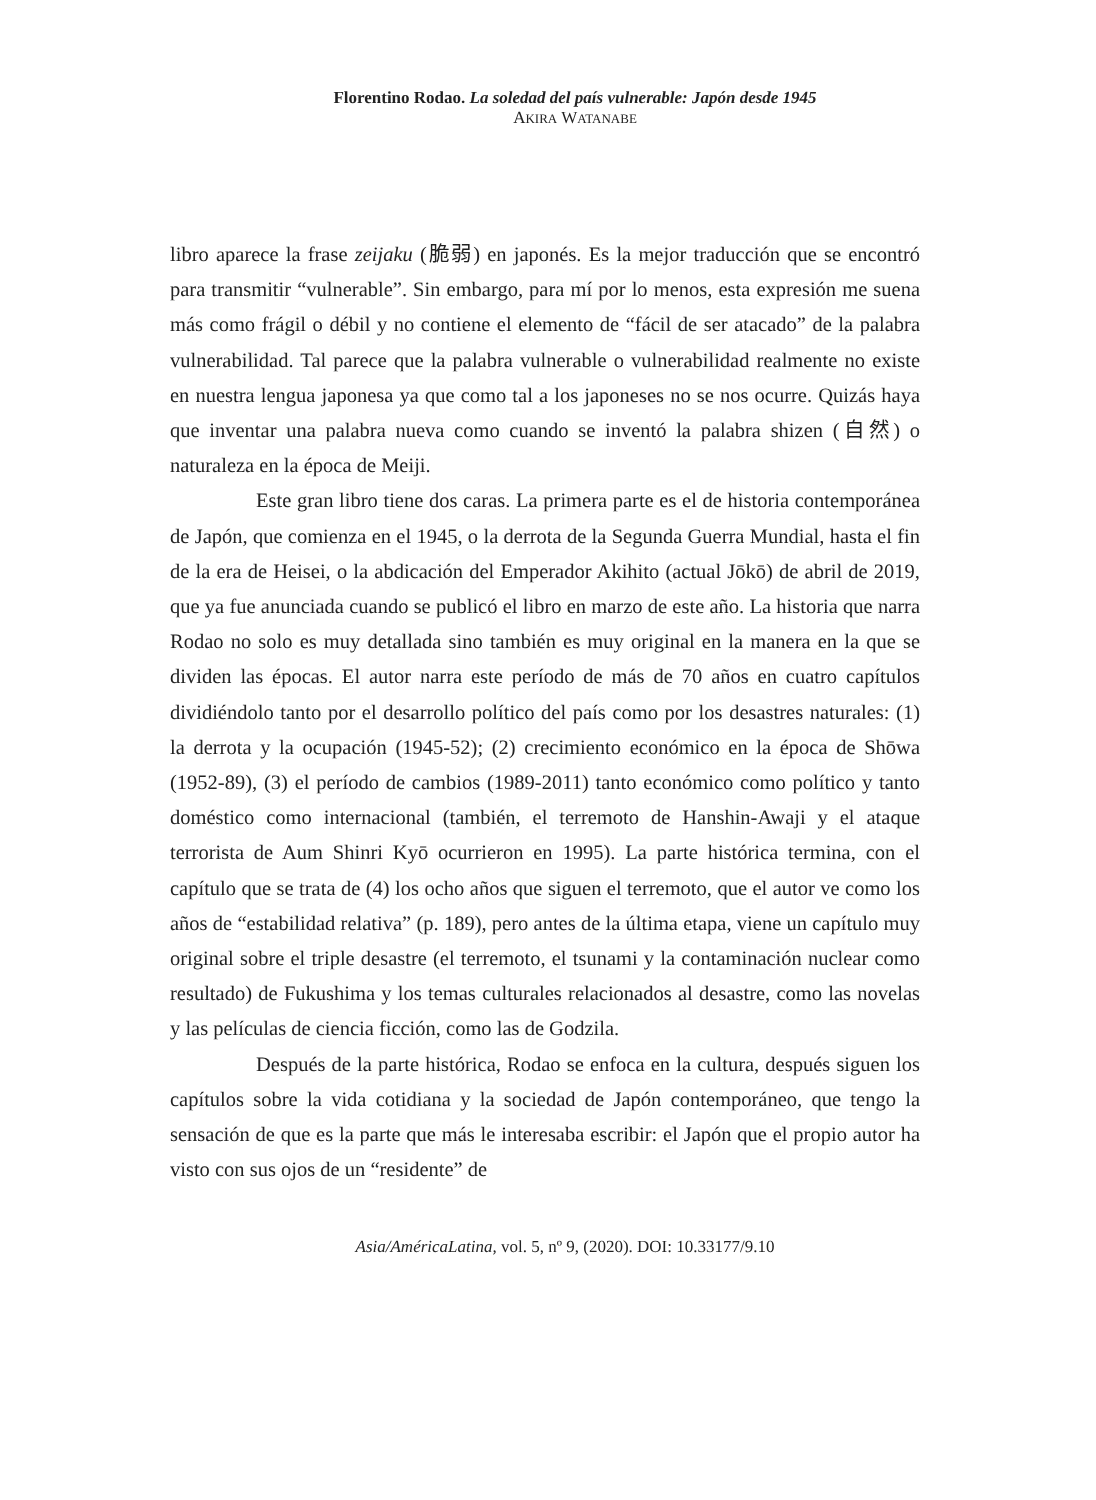Florentino Rodao. La soledad del país vulnerable: Japón desde 1945
AKIRA WATANABE
libro aparece la frase zeijaku (脆弱) en japonés. Es la mejor traducción que se encontró para transmitir “vulnerable”. Sin embargo, para mí por lo menos, esta expresión me suena más como frágil o débil y no contiene el elemento de “fácil de ser atacado” de la palabra vulnerabilidad. Tal parece que la palabra vulnerable o vulnerabilidad realmente no existe en nuestra lengua japonesa ya que como tal a los japoneses no se nos ocurre. Quizás haya que inventar una palabra nueva como cuando se inventó la palabra shizen (自然) o naturaleza en la época de Meiji.
Este gran libro tiene dos caras. La primera parte es el de historia contemporánea de Japón, que comienza en el 1945, o la derrota de la Segunda Guerra Mundial, hasta el fin de la era de Heisei, o la abdicación del Emperador Akihito (actual Jōkō) de abril de 2019, que ya fue anunciada cuando se publicó el libro en marzo de este año. La historia que narra Rodao no solo es muy detallada sino también es muy original en la manera en la que se dividen las épocas. El autor narra este período de más de 70 años en cuatro capítulos dividiéndolo tanto por el desarrollo político del país como por los desastres naturales: (1) la derrota y la ocupación (1945-52); (2) crecimiento económico en la época de Shōwa (1952-89), (3) el período de cambios (1989-2011) tanto económico como político y tanto doméstico como internacional (también, el terremoto de Hanshin-Awaji y el ataque terrorista de Aum Shinri Kyō ocurrieron en 1995). La parte histórica termina, con el capítulo que se trata de (4) los ocho años que siguen el terremoto, que el autor ve como los años de “estabilidad relativa” (p. 189), pero antes de la última etapa, viene un capítulo muy original sobre el triple desastre (el terremoto, el tsunami y la contaminación nuclear como resultado) de Fukushima y los temas culturales relacionados al desastre, como las novelas y las películas de ciencia ficción, como las de Godzila.
Después de la parte histórica, Rodao se enfoca en la cultura, después siguen los capítulos sobre la vida cotidiana y la sociedad de Japón contemporáneo, que tengo la sensación de que es la parte que más le interesaba escribir: el Japón que el propio autor ha visto con sus ojos de un “residente” de
Asia/AméricaLatina, vol. 5, nº 9, (2020). DOI: 10.33177/9.10